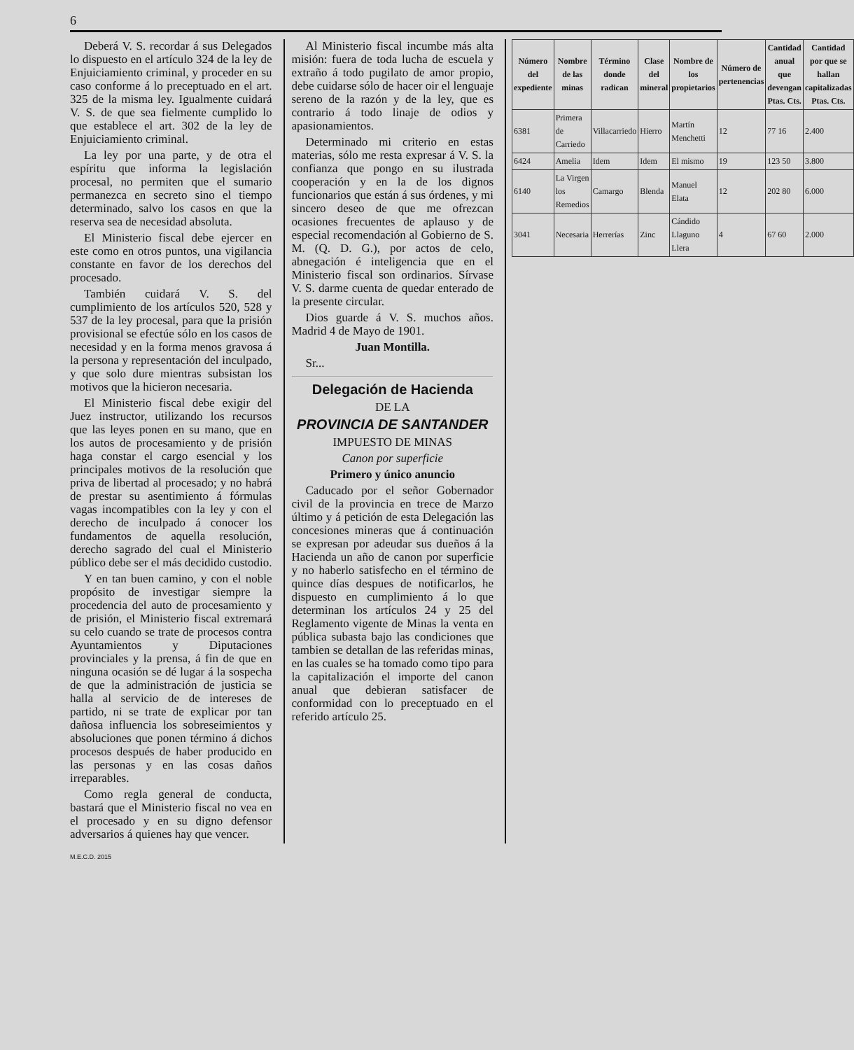6
Deberá V. S. recordar á sus Delegados lo dispuesto en el artículo 324 de la ley de Enjuiciamiento criminal, y proceder en su caso conforme á lo preceptuado en el art. 325 de la misma ley. Igualmente cuidará V. S. de que sea fielmente cumplido lo que establece el art. 302 de la ley de Enjuiciamiento criminal.
La ley por una parte, y de otra el espíritu que informa la legislación procesal, no permiten que el sumario permanezca en secreto sino el tiempo determinado, salvo los casos en que la reserva sea de necesidad absoluta.
El Ministerio fiscal debe ejercer en este como en otros puntos, una vigilancia constante en favor de los derechos del procesado.
También cuidará V. S. del cumplimiento de los artículos 520, 528 y 537 de la ley procesal, para que la prisión provisional se efectúe sólo en los casos de necesidad y en la forma menos gravosa á la persona y representación del inculpado, y que solo dure mientras subsistan los motivos que la hicieron necesaria.
El Ministerio fiscal debe exigir del Juez instructor, utilizando los recursos que las leyes ponen en su mano, que en los autos de procesamiento y de prisión haga constar el cargo esencial y los principales motivos de la resolución que priva de libertad al procesado; y no habrá de prestar su asentimiento á fórmulas vagas incompatibles con la ley y con el derecho de inculpado á conocer los fundamentos de aquella resolución, derecho sagrado del cual el Ministerio público debe ser el más decidido custodio.
Y en tan buen camino, y con el noble propósito de investigar siempre la procedencia del auto de procesamiento y de prisión, el Ministerio fiscal extremará su celo cuando se trate de procesos contra Ayuntamientos y Diputaciones provinciales y la prensa, á fin de que en ninguna ocasión se dé lugar á la sospecha de que la administración de justicia se halla al servicio de de intereses de partido, ni se trate de explicar por tan dañosa influencia los sobreseimientos y absoluciones que ponen término á dichos procesos después de haber producido en las personas y en las cosas daños irreparables.
Como regla general de conducta, bastará que el Ministerio fiscal no vea en el procesado y en su digno defensor adversarios á quienes hay que vencer.
Al Ministerio fiscal incumbe más alta misión: fuera de toda lucha de escuela y extraño á todo pugilato de amor propio, debe cuidarse sólo de hacer oir el lenguaje sereno de la razón y de la ley, que es contrario á todo linaje de odios y apasionamientos.
Determinado mi criterio en estas materias, sólo me resta expresar á V. S. la confianza que pongo en su ilustrada cooperación y en la de los dignos funcionarios que están á sus órdenes, y mi sincero deseo de que me ofrezcan ocasiones frecuentes de aplauso y de especial recomendación al Gobierno de S. M. (Q. D. G.), por actos de celo, abnegación é inteligencia que en el Ministerio fiscal son ordinarios. Sírvase V. S. darme cuenta de quedar enterado de la presente circular.
Dios guarde á V. S. muchos años. Madrid 4 de Mayo de 1901.
Juan Montilla.
Sr...
Delegación de Hacienda
DE LA
PROVINCIA DE SANTANDER
IMPUESTO DE MINAS
Canon por superficie
Primero y único anuncio
Caducado por el señor Gobernador civil de la provincia en trece de Marzo último y á petición de esta Delegación las concesiones mineras que á continuación se expresan por adeudar sus dueños á la Hacienda un año de canon por superficie y no haberlo satisfecho en el término de quince días despues de notificarlos, he dispuesto en cumplimiento á lo que determinan los artículos 24 y 25 del Reglamento vigente de Minas la venta en pública subasta bajo las condiciones que tambien se detallan de las referidas minas, en las cuales se ha tomado como tipo para la capitalización el importe del canon anual que debieran satisfacer de conformidad con lo preceptuado en el referido artículo 25.
| Número del expediente | Nombre de las minas | Término donde radican | Clase del mineral | Nombre de los propietarios | Número de pertenencias | Cantidad anual que devengan Ptas. Cts. | Cantidad por que se hallan capitalizadas Ptas. Cts. |
| --- | --- | --- | --- | --- | --- | --- | --- |
| 6381 | Primera de Carriedo | Villacarriedo | Hierro | Martín Menchetti | 12 | 77 16 | 2.400 |
| 6424 | Amelia | Idem | Idem | El mismo | 19 | 123 50 | 3.800 |
| 6140 | La Virgen los Remedios | Camargo | Blenda | Manuel Elata | 12 | 202 80 | 6.000 |
| 3041 | Necesaria | Herrerías | Zinc | Cándido Llaguno Llera | 4 | 67 60 | 2.000 |
M.E.C.D. 2015